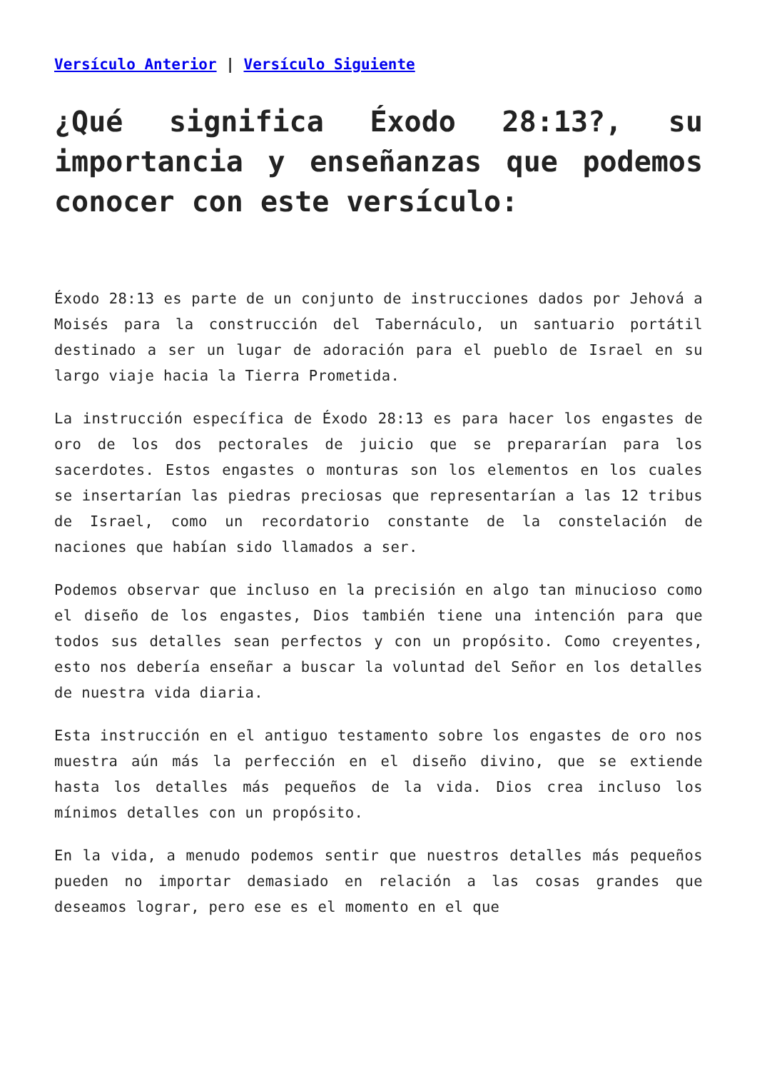Versículo Anterior | Versículo Siguiente
¿Qué significa Éxodo 28:13?, su importancia y enseñanzas que podemos conocer con este versículo:
Éxodo 28:13 es parte de un conjunto de instrucciones dados por Jehová a Moisés para la construcción del Tabernáculo, un santuario portátil destinado a ser un lugar de adoración para el pueblo de Israel en su largo viaje hacia la Tierra Prometida.
La instrucción específica de Éxodo 28:13 es para hacer los engastes de oro de los dos pectorales de juicio que se prepararían para los sacerdotes. Estos engastes o monturas son los elementos en los cuales se insertarían las piedras preciosas que representarían a las 12 tribus de Israel, como un recordatorio constante de la constelación de naciones que habían sido llamados a ser.
Podemos observar que incluso en la precisión en algo tan minucioso como el diseño de los engastes, Dios también tiene una intención para que todos sus detalles sean perfectos y con un propósito. Como creyentes, esto nos debería enseñar a buscar la voluntad del Señor en los detalles de nuestra vida diaria.
Esta instrucción en el antiguo testamento sobre los engastes de oro nos muestra aún más la perfección en el diseño divino, que se extiende hasta los detalles más pequeños de la vida. Dios crea incluso los mínimos detalles con un propósito.
En la vida, a menudo podemos sentir que nuestros detalles más pequeños pueden no importar demasiado en relación a las cosas grandes que deseamos lograr, pero ese es el momento en el que